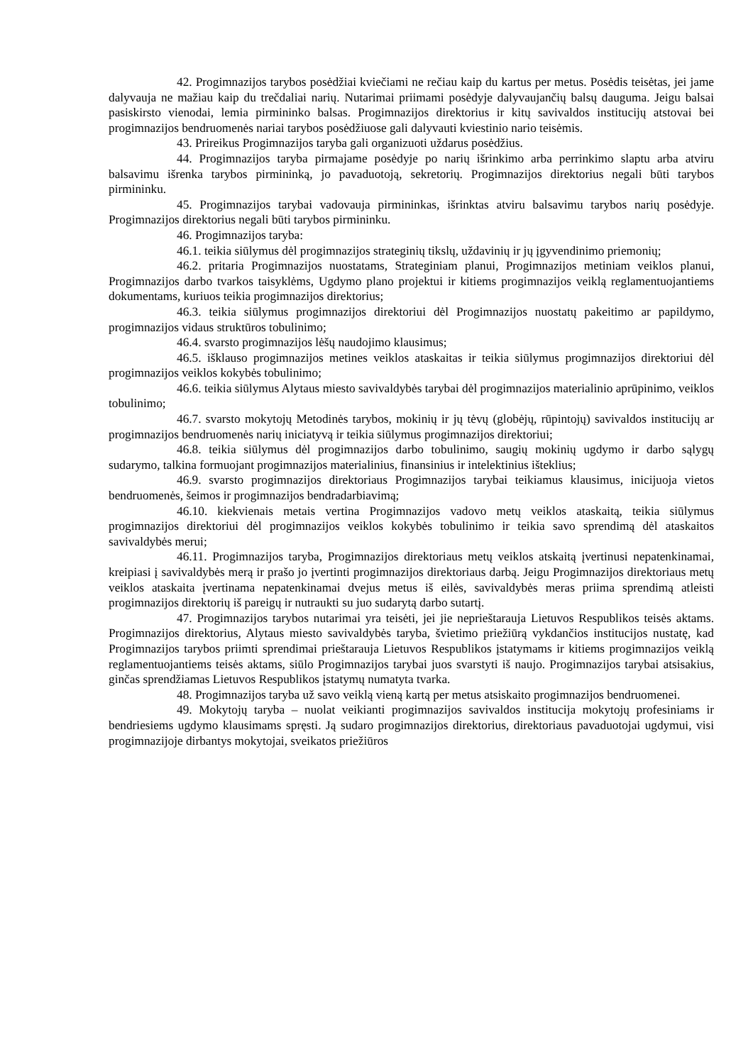42. Progimnazijos tarybos posėdžiai kviečiami ne rečiau kaip du kartus per metus. Posėdis teisėtas, jei jame dalyvauja ne mažiau kaip du trečdaliai narių. Nutarimai priimami posėdyje dalyvaujančių balsų dauguma. Jeigu balsai pasiskirsto vienodai, lemia pirmininko balsas. Progimnazijos direktorius ir kitų savivaldos institucijų atstovai bei progimnazijos bendruomenės nariai tarybos posėdžiuose gali dalyvauti kviestinio nario teisėmis.
43. Prireikus Progimnazijos taryba gali organizuoti uždarus posėdžius.
44. Progimnazijos taryba pirmajame posėdyje po narių išrinkimo arba perrinkimo slaptu arba atviru balsavimu išrenka tarybos pirmininką, jo pavaduotoją, sekretorių. Progimnazijos direktorius negali būti tarybos pirmininku.
45. Progimnazijos tarybai vadovauja pirmininkas, išrinktas atviru balsavimu tarybos narių posėdyje. Progimnazijos direktorius negali būti tarybos pirmininku.
46. Progimnazijos taryba:
46.1. teikia siūlymus dėl progimnazijos strateginių tikslų, uždavinių ir jų įgyvendinimo priemonių;
46.2. pritaria Progimnazijos nuostatams, Strateginiam planui, Progimnazijos metiniam veiklos planui, Progimnazijos darbo tvarkos taisyklėms, Ugdymo plano projektui ir kitiems progimnazijos veiklą reglamentuojantiems dokumentams, kuriuos teikia progimnazijos direktorius;
46.3. teikia siūlymus progimnazijos direktoriui dėl Progimnazijos nuostatų pakeitimo ar papildymo, progimnazijos vidaus struktūros tobulinimo;
46.4. svarsto progimnazijos lėšų naudojimo klausimus;
46.5. išklauso progimnazijos metines veiklos ataskaitas ir teikia siūlymus progimnazijos direktoriui dėl progimnazijos veiklos kokybės tobulinimo;
46.6. teikia siūlymus Alytaus miesto savivaldybės tarybai dėl progimnazijos materialinio aprūpinimo, veiklos tobulinimo;
46.7. svarsto mokytojų Metodinės tarybos, mokinių ir jų tėvų (globėjų, rūpintojų) savivaldos institucijų ar progimnazijos bendruomenės narių iniciatyvą ir teikia siūlymus progimnazijos direktoriui;
46.8. teikia siūlymus dėl progimnazijos darbo tobulinimo, saugių mokinių ugdymo ir darbo sąlygų sudarymo, talkina formuojant progimnazijos materialinius, finansinius ir intelektinius išteklius;
46.9. svarsto progimnazijos direktoriaus Progimnazijos tarybai teikiamus klausimus, inicijuoja vietos bendruomenės, šeimos ir progimnazijos bendradarbiavimą;
46.10. kiekvienais metais vertina Progimnazijos vadovo metų veiklos ataskaitą, teikia siūlymus progimnazijos direktoriui dėl progimnazijos veiklos kokybės tobulinimo ir teikia savo sprendimą dėl ataskaitos savivaldybės merui;
46.11. Progimnazijos taryba, Progimnazijos direktoriaus metų veiklos atskaitą įvertinusi nepatenkinamai, kreipiasi į savivaldybės merą ir prašo jo įvertinti progimnazijos direktoriaus darbą. Jeigu Progimnazijos direktoriaus metų veiklos ataskaita įvertinama nepatenkinamai dvejus metus iš eilės, savivaldybės meras priima sprendimą atleisti progimnazijos direktorių iš pareigų ir nutraukti su juo sudarytą darbo sutartį.
47. Progimnazijos tarybos nutarimai yra teisėti, jei jie neprieštarauja Lietuvos Respublikos teisės aktams. Progimnazijos direktorius, Alytaus miesto savivaldybės taryba, švietimo priežiūrą vykdančios institucijos nustatę, kad Progimnazijos tarybos priimti sprendimai prieštarauja Lietuvos Respublikos įstatymams ir kitiems progimnazijos veiklą reglamentuojantiems teisės aktams, siūlo Progimnazijos tarybai juos svarstyti iš naujo. Progimnazijos tarybai atsisakius, ginčas sprendžiamas Lietuvos Respublikos įstatymų numatyta tvarka.
48. Progimnazijos taryba už savo veiklą vieną kartą per metus atsiskaito progimnazijos bendruomenei.
49. Mokytojų taryba – nuolat veikianti progimnazijos savivaldos institucija mokytojų profesiniams ir bendriesiems ugdymo klausimams spręsti. Ją sudaro progimnazijos direktorius, direktoriaus pavaduotojai ugdymui, visi progimnazijoje dirbantys mokytojai, sveikatos priežiūros